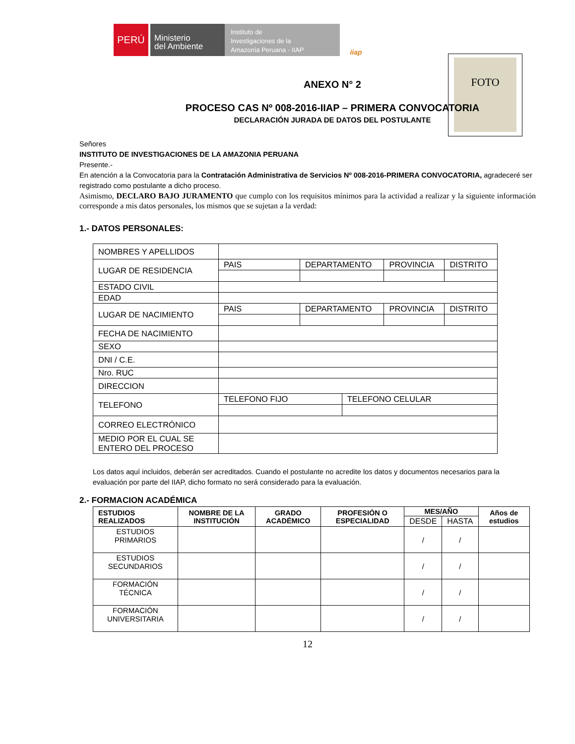PERÚ
Ministerio
del Ambiente
Instituto de
Investigaciones de la
Amazonía Peruana - IIAP
iiap
FOTO
ANEXO N° 2
PROCESO CAS Nº 008-2016-IIAP – PRIMERA CONVOCATORIA
DECLARACIÓN JURADA DE DATOS DEL POSTULANTE
Señores
INSTITUTO DE INVESTIGACIONES DE LA AMAZONIA PERUANA
Presente.-
En atención a la Convocatoria para la Contratación Administrativa de Servicios Nº 008-2016-PRIMERA CONVOCATORIA, agradeceré ser registrado como postulante a dicho proceso.
Asimismo, DECLARO BAJO JURAMENTO que cumplo con los requisitos mínimos para la actividad a realizar y la siguiente información corresponde a mis datos personales, los mismos que se sujetan a la verdad:
1.- DATOS PERSONALES:
| NOMBRES Y APELLIDOS | | | | | |
| LUGAR DE RESIDENCIA | PAIS | DEPARTAMENTO | | PROVINCIA | DISTRITO |
| ESTADO CIVIL | | | | | |
| EDAD | | | | | |
| LUGAR DE NACIMIENTO | PAIS | DEPARTAMENTO | | PROVINCIA | DISTRITO |
| FECHA DE NACIMIENTO | | | | | |
| SEXO | | | | | |
| DNI / C.E. | | | | | |
| Nro. RUC | | | | | |
| DIRECCION | | | | | |
| TELEFONO | TELEFONO FIJO | | TELEFONO CELULAR | | |
| CORREO ELECTRÓNICO | | | | | |
| MEDIO POR EL CUAL SE ENTERO DEL PROCESO | | | | | |
Los datos aquí incluidos, deberán ser acreditados. Cuando el postulante no acredite los datos y documentos necesarios para la evaluación por parte del IIAP, dicho formato no será considerado para la evaluación.
2.- FORMACION ACADÉMICA
| ESTUDIOS REALIZADOS | NOMBRE DE LA INSTITUCIÓN | GRADO ACADÉMICO | PROFESIÓN O ESPECIALIDAD | MES/AÑO | | Años de estudios |
| --- | --- | --- | --- | --- | --- | --- |
| | | | | DESDE | HASTA | |
| ESTUDIOS PRIMARIOS | | | | / | / | |
| ESTUDIOS SECUNDARIOS | | | | / | / | |
| FORMACIÓN TÉCNICA | | | | / | / | |
| FORMACIÓN UNIVERSITARIA | | | | / | / | |
12